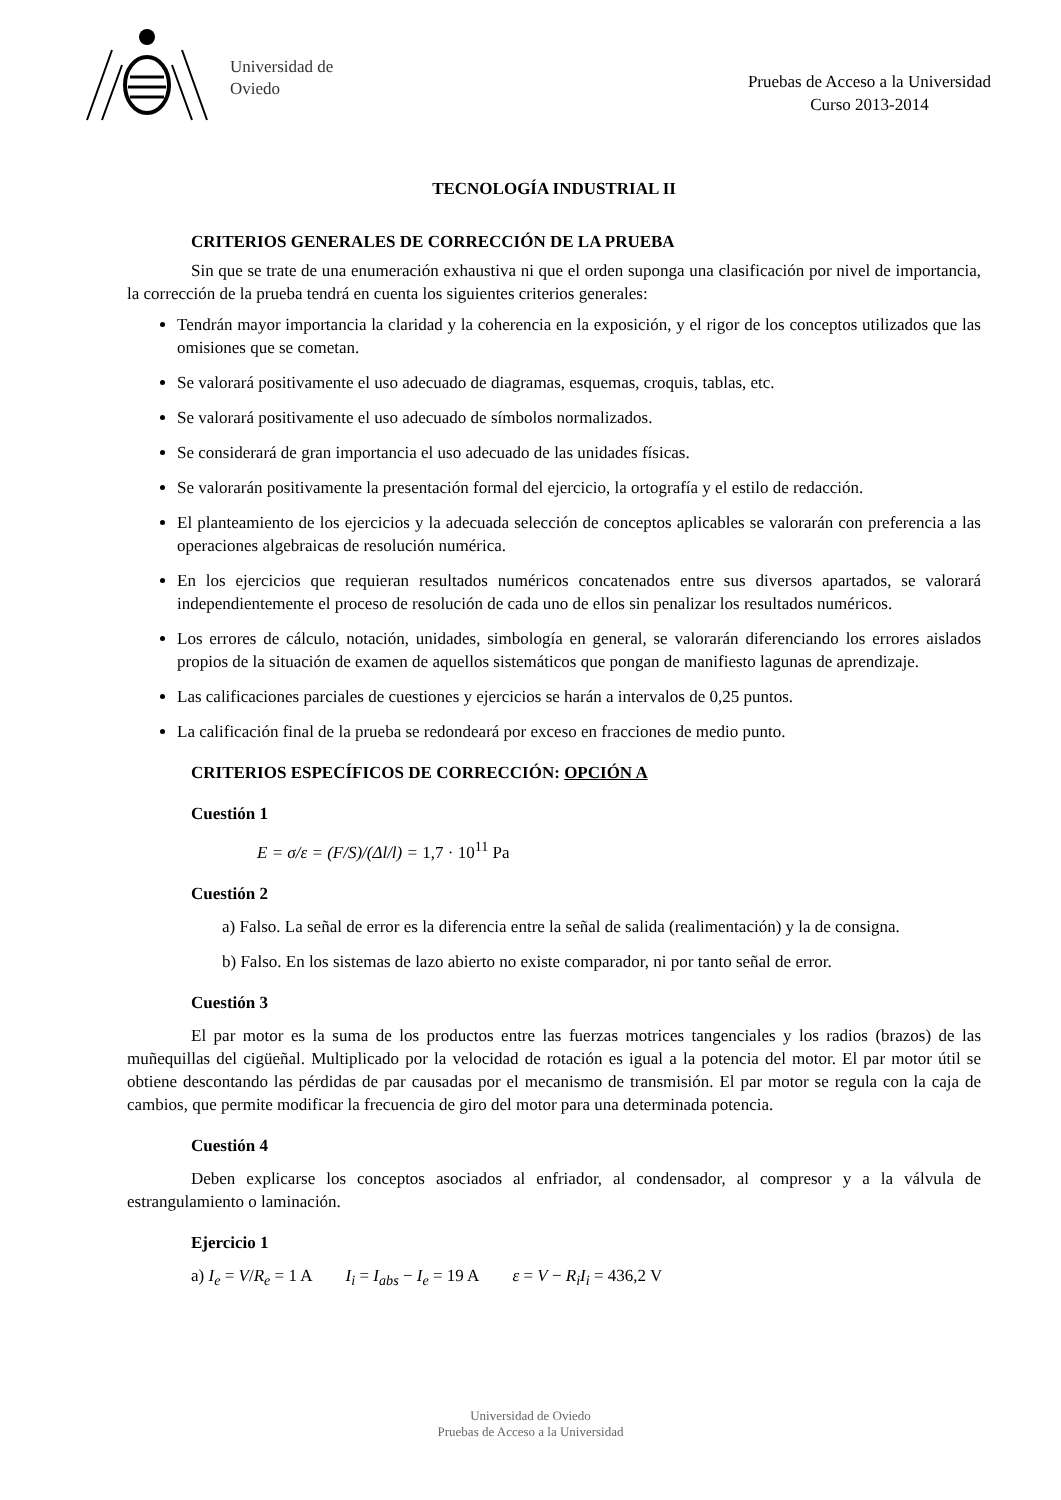Universidad de
Oviedo
Pruebas de Acceso a la Universidad
Curso 2013-2014
TECNOLOGÍA INDUSTRIAL II
CRITERIOS GENERALES DE CORRECCIÓN DE LA PRUEBA
Sin que se trate de una enumeración exhaustiva ni que el orden suponga una clasificación por nivel de importancia, la corrección de la prueba tendrá en cuenta los siguientes criterios generales:
Tendrán mayor importancia la claridad y la coherencia en la exposición, y el rigor de los conceptos utilizados que las omisiones que se cometan.
Se valorará positivamente el uso adecuado de diagramas, esquemas, croquis, tablas, etc.
Se valorará positivamente el uso adecuado de símbolos normalizados.
Se considerará de gran importancia el uso adecuado de las unidades físicas.
Se valorarán positivamente la presentación formal del ejercicio, la ortografía y el estilo de redacción.
El planteamiento de los ejercicios y la adecuada selección de conceptos aplicables se valorarán con preferencia a las operaciones algebraicas de resolución numérica.
En los ejercicios que requieran resultados numéricos concatenados entre sus diversos apartados, se valorará independientemente el proceso de resolución de cada uno de ellos sin penalizar los resultados numéricos.
Los errores de cálculo, notación, unidades, simbología en general, se valorarán diferenciando los errores aislados propios de la situación de examen de aquellos sistemáticos que pongan de manifiesto lagunas de aprendizaje.
Las calificaciones parciales de cuestiones y ejercicios se harán a intervalos de 0,25 puntos.
La calificación final de la prueba se redondeará por exceso en fracciones de medio punto.
CRITERIOS ESPECÍFICOS DE CORRECCIÓN: OPCIÓN A
Cuestión 1
E = σ/ε = (F/S)/(Δl/l) = 1,7 · 10<sup>11</sup> Pa
Cuestión 2
a) Falso. La señal de error es la diferencia entre la señal de salida (realimentación) y la de consigna.
b) Falso. En los sistemas de lazo abierto no existe comparador, ni por tanto señal de error.
Cuestión 3
El par motor es la suma de los productos entre las fuerzas motrices tangenciales y los radios (brazos) de las muñequillas del cigüeñal. Multiplicado por la velocidad de rotación es igual a la potencia del motor. El par motor útil se obtiene descontando las pérdidas de par causadas por el mecanismo de transmisión. El par motor se regula con la caja de cambios, que permite modificar la frecuencia de giro del motor para una determinada potencia.
Cuestión 4
Deben explicarse los conceptos asociados al enfriador, al condensador, al compresor y a la válvula de estrangulamiento o laminación.
Ejercicio 1
a) I<sub>e</sub> = V/R<sub>e</sub> = 1 A I<sub>i</sub> = I<sub>abs</sub> − I<sub>e</sub> = 19 A ε = V − R<sub>i</sub>I<sub>i</sub> = 436,2 V
Universidad de Oviedo
Pruebas de Acceso a la Universidad